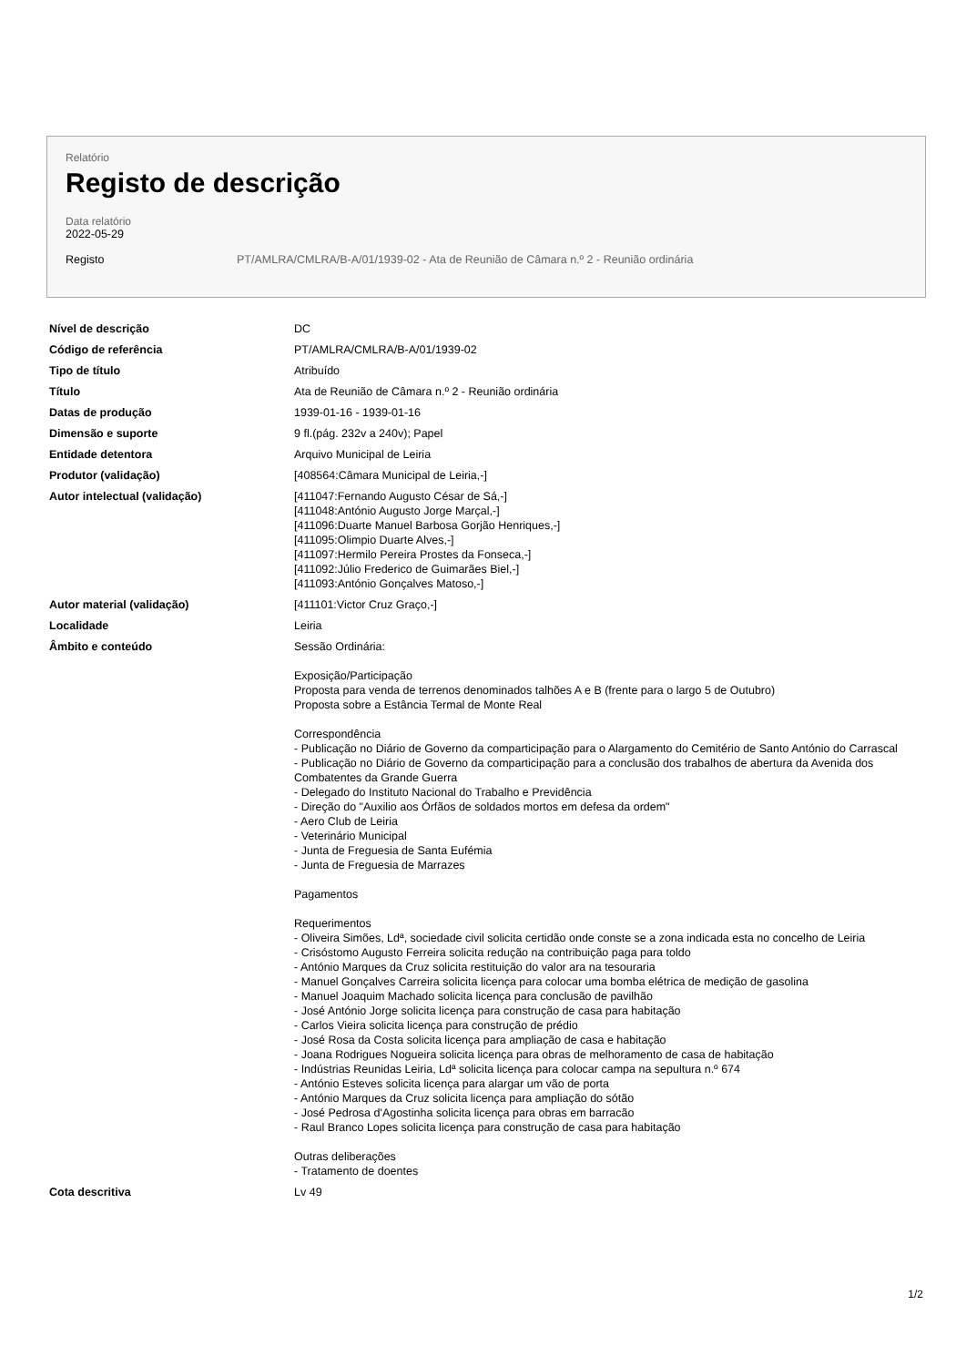Relatório
Registo de descrição
Data relatório
2022-05-29
Registo PT/AMLRA/CMLRA/B-A/01/1939-02 - Ata de Reunião de Câmara n.º 2 - Reunião ordinária
Nível de descrição DC
Código de referência PT/AMLRA/CMLRA/B-A/01/1939-02
Tipo de título Atribuído
Título Ata de Reunião de Câmara n.º 2 - Reunião ordinária
Datas de produção 1939-01-16 - 1939-01-16
Dimensão e suporte 9 fl.(pág. 232v a 240v); Papel
Entidade detentora Arquivo Municipal de Leiria
Produtor (validação) [408564:Câmara Municipal de Leiria,-]
Autor intelectual (validação) [411047:Fernando Augusto César de Sá,-]
[411048:António Augusto Jorge Marçal,-]
[411096:Duarte Manuel Barbosa Gorjão Henriques,-]
[411095:Olimpio Duarte Alves,-]
[411097:Hermilo Pereira Prostes da Fonseca,-]
[411092:Júlio Frederico de Guimarães Biel,-]
[411093:António Gonçalves Matoso,-]
Autor material (validação) [411101:Victor Cruz Graço,-]
Localidade Leiria
Âmbito e conteúdo Sessão Ordinária:
Exposição/Participação
Proposta para venda de terrenos denominados talhões A e B (frente para o largo 5 de Outubro)
Proposta sobre a Estância Termal de Monte Real
Correspondência
- Publicação no Diário de Governo da comparticipação para o Alargamento do Cemitério de Santo António do Carrascal
- Publicação no Diário de Governo da comparticipação para a conclusão dos trabalhos de abertura da Avenida dos Combatentes da Grande Guerra
- Delegado do Instituto Nacional do Trabalho e Previdência
- Direção do "Auxilio aos Órfãos de soldados mortos em defesa da ordem"
- Aero Club de Leiria
- Veterinário Municipal
- Junta de Freguesia de Santa Eufémia
- Junta de Freguesia de Marrazes
Pagamentos
Requerimentos
- Oliveira Simões, Ldª, sociedade civil solicita certidão onde conste se a zona indicada esta no concelho de Leiria
- Crisóstomo Augusto Ferreira solicita redução na contribuição paga para toldo
- António Marques da Cruz solicita restituição do valor ara na tesouraria
- Manuel Gonçalves Carreira solicita licença para colocar uma bomba elétrica de medição de gasolina
- Manuel Joaquim Machado solicita licença para conclusão de pavilhão
- José António Jorge solicita licença para construção de casa para habitação
- Carlos Vieira solicita licença para construção de prédio
- José Rosa da Costa solicita licença para ampliação de casa e habitação
- Joana Rodrigues Nogueira solicita licença para obras de melhoramento de casa de habitação
- Indústrias Reunidas Leiria, Ldª solicita licença para colocar campa na sepultura n.º 674
- António Esteves solicita licença para alargar um vão de porta
- António Marques da Cruz solicita licença para ampliação do sótão
- José Pedrosa d'Agostinha solicita licença para obras em barracão
- Raul Branco Lopes solicita licença para construção de casa para habitação
Outras deliberações
- Tratamento de doentes
Cota descritiva Lv 49
1/2